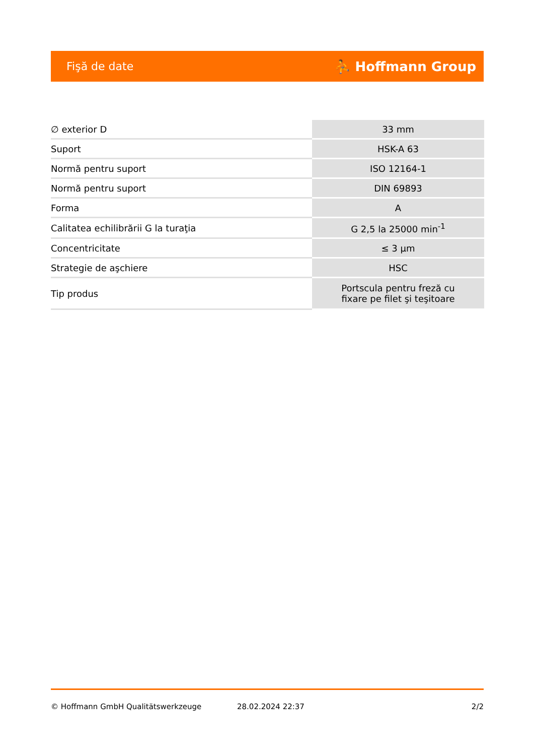Fişă de date ⛹ Hoffmann Group
| ∅ exterior D | 33 mm |
| Suport | HSK-A 63 |
| Normă pentru suport | ISO 12164-1 |
| Normă pentru suport | DIN 69893 |
| Forma | A |
| Calitatea echilibrării G la turaţia | G 2,5 la 25000 min<sup>-1</sup> |
| Concentricitate | ≤ 3 µm |
| Strategie de aşchiere | HSC |
| Tip produs | Portscula pentru freză cu fixare pe filet şi teşitoare |
© Hoffmann GmbH Qualitätswerkzeuge 28.02.2024 22:37 2/2